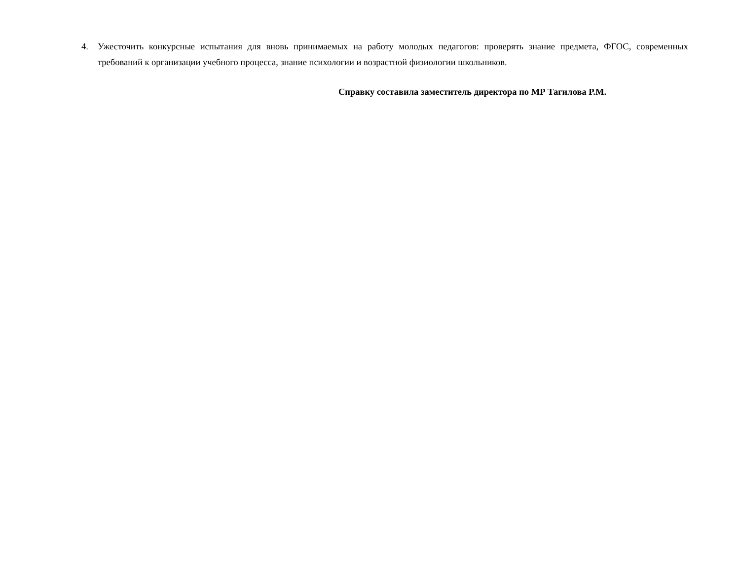4. Ужесточить конкурсные испытания для вновь принимаемых на работу молодых педагогов: проверять знание предмета, ФГОС, современных требований к организации учебного процесса, знание психологии и возрастной физиологии школьников.
Справку составила заместитель директора по МР Тагилова Р.М.